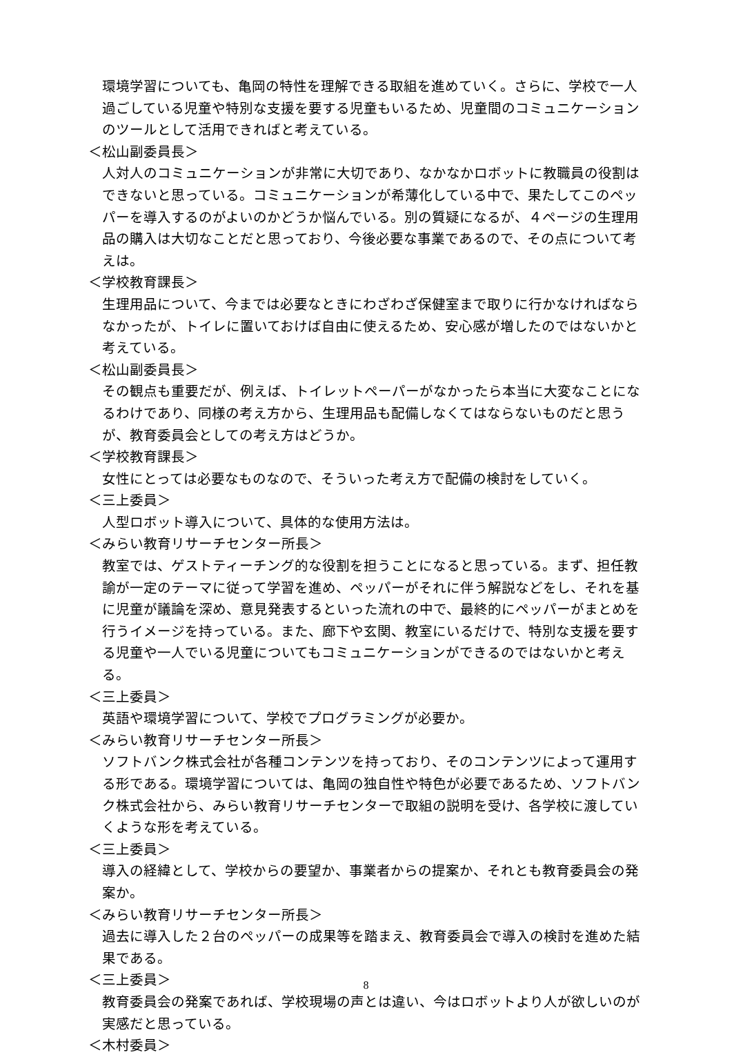環境学習についても、亀岡の特性を理解できる取組を進めていく。さらに、学校で一人過ごしている児童や特別な支援を要する児童もいるため、児童間のコミュニケーションのツールとして活用できればと考えている。
＜松山副委員長＞
人対人のコミュニケーションが非常に大切であり、なかなかロボットに教職員の役割はできないと思っている。コミュニケーションが希薄化している中で、果たしてこのペッパーを導入するのがよいのかどうか悩んでいる。別の質疑になるが、４ページの生理用品の購入は大切なことだと思っており、今後必要な事業であるので、その点について考えは。
＜学校教育課長＞
生理用品について、今までは必要なときにわざわざ保健室まで取りに行かなければならなかったが、トイレに置いておけば自由に使えるため、安心感が増したのではないかと考えている。
＜松山副委員長＞
その観点も重要だが、例えば、トイレットペーパーがなかったら本当に大変なことになるわけであり、同様の考え方から、生理用品も配備しなくてはならないものだと思うが、教育委員会としての考え方はどうか。
＜学校教育課長＞
女性にとっては必要なものなので、そういった考え方で配備の検討をしていく。
＜三上委員＞
人型ロボット導入について、具体的な使用方法は。
＜みらい教育リサーチセンター所長＞
教室では、ゲストティーチング的な役割を担うことになると思っている。まず、担任教諭が一定のテーマに従って学習を進め、ペッパーがそれに伴う解説などをし、それを基に児童が議論を深め、意見発表するといった流れの中で、最終的にペッパーがまとめを行うイメージを持っている。また、廊下や玄関、教室にいるだけで、特別な支援を要する児童や一人でいる児童についてもコミュニケーションができるのではないかと考える。
＜三上委員＞
英語や環境学習について、学校でプログラミングが必要か。
＜みらい教育リサーチセンター所長＞
ソフトバンク株式会社が各種コンテンツを持っており、そのコンテンツによって運用する形である。環境学習については、亀岡の独自性や特色が必要であるため、ソフトバンク株式会社から、みらい教育リサーチセンターで取組の説明を受け、各学校に渡していくような形を考えている。
＜三上委員＞
導入の経緯として、学校からの要望か、事業者からの提案か、それとも教育委員会の発案か。
＜みらい教育リサーチセンター所長＞
過去に導入した２台のペッパーの成果等を踏まえ、教育委員会で導入の検討を進めた結果である。
＜三上委員＞
教育委員会の発案であれば、学校現場の声とは違い、今はロボットより人が欲しいのが実感だと思っている。
＜木村委員＞
8